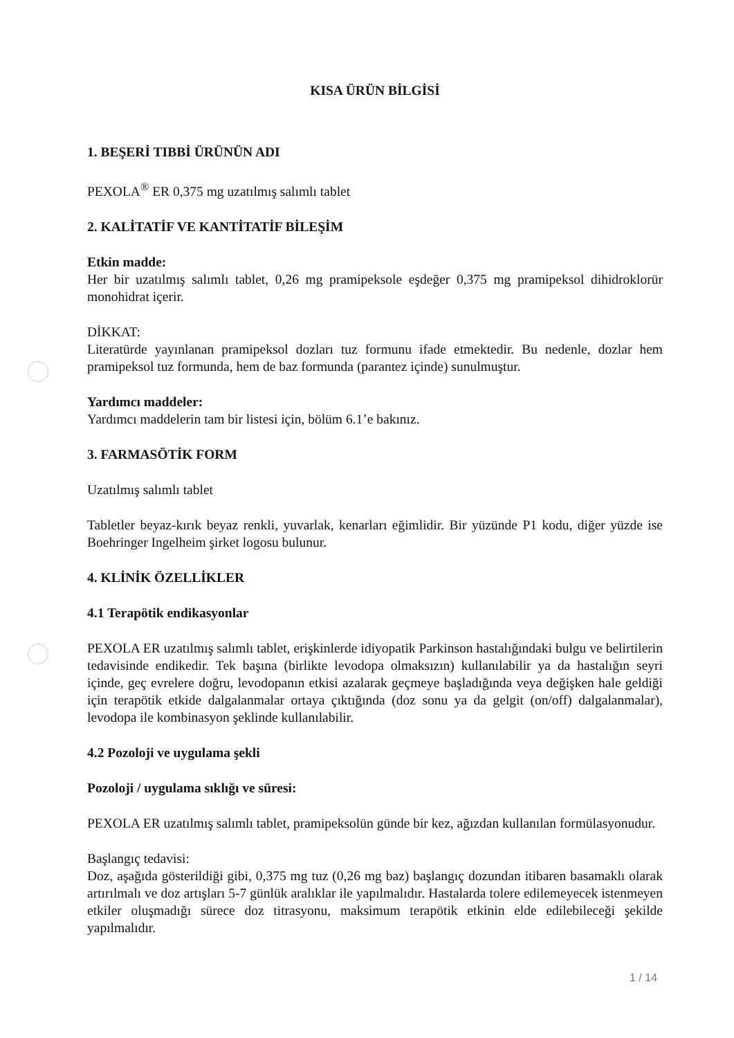KISA ÜRÜN BİLGİSİ
1. BEŞERİ TIBBİ ÜRÜNÜN ADI
PEXOLA<sup>®</sup> ER 0,375 mg uzatılmış salımlı tablet
2. KALİTATİF VE KANTİTATİF BİLEŞİM
Etkin madde:
Her bir uzatılmış salımlı tablet, 0,26 mg pramipeksole eşdeğer 0,375 mg pramipeksol dihidroklorür monohidrat içerir.
DİKKAT:
Literatürde yayınlanan pramipeksol dozları tuz formunu ifade etmektedir. Bu nedenle, dozlar hem pramipeksol tuz formunda, hem de baz formunda (parantez içinde) sunulmuştur.
Yardımcı maddeler:
Yardımcı maddelerin tam bir listesi için, bölüm 6.1’e bakınız.
3. FARMASÖTİK FORM
Uzatılmış salımlı tablet
Tabletler beyaz-kırık beyaz renkli, yuvarlak, kenarları eğimlidir. Bir yüzünde P1 kodu, diğer yüzde ise Boehringer Ingelheim şirket logosu bulunur.
4. KLİNİK ÖZELLİKLER
4.1 Terapötik endikasyonlar
PEXOLA ER uzatılmış salımlı tablet, erişkinlerde idiyopatik Parkinson hastalığındaki bulgu ve belirtilerin tedavisinde endikedir. Tek başına (birlikte levodopa olmaksızın) kullanılabilir ya da hastalığın seyri içinde, geç evrelere doğru, levodopanın etkisi azalarak geçmeye başladığında veya değişken hale geldiği için terapötik etkide dalgalanmalar ortaya çıktığında (doz sonu ya da gelgit (on/off) dalgalanmalar), levodopa ile kombinasyon şeklinde kullanılabilir.
4.2 Pozoloji ve uygulama şekli
Pozoloji / uygulama sıklığı ve süresi:
PEXOLA ER uzatılmış salımlı tablet, pramipeksolün günde bir kez, ağızdan kullanılan formülasyonudur.
Başlangıç tedavisi:
Doz, aşağıda gösterildiği gibi, 0,375 mg tuz (0,26 mg baz) başlangıç dozundan itibaren basamaklı olarak artırılmalı ve doz artışları 5-7 günlük aralıklar ile yapılmalıdır. Hastalarda tolere edilemeyecek istenmeyen etkiler oluşmadığı sürece doz titrasyonu, maksimum terapötik etkinin elde edilebileceği şekilde yapılmalıdır.
1 / 14